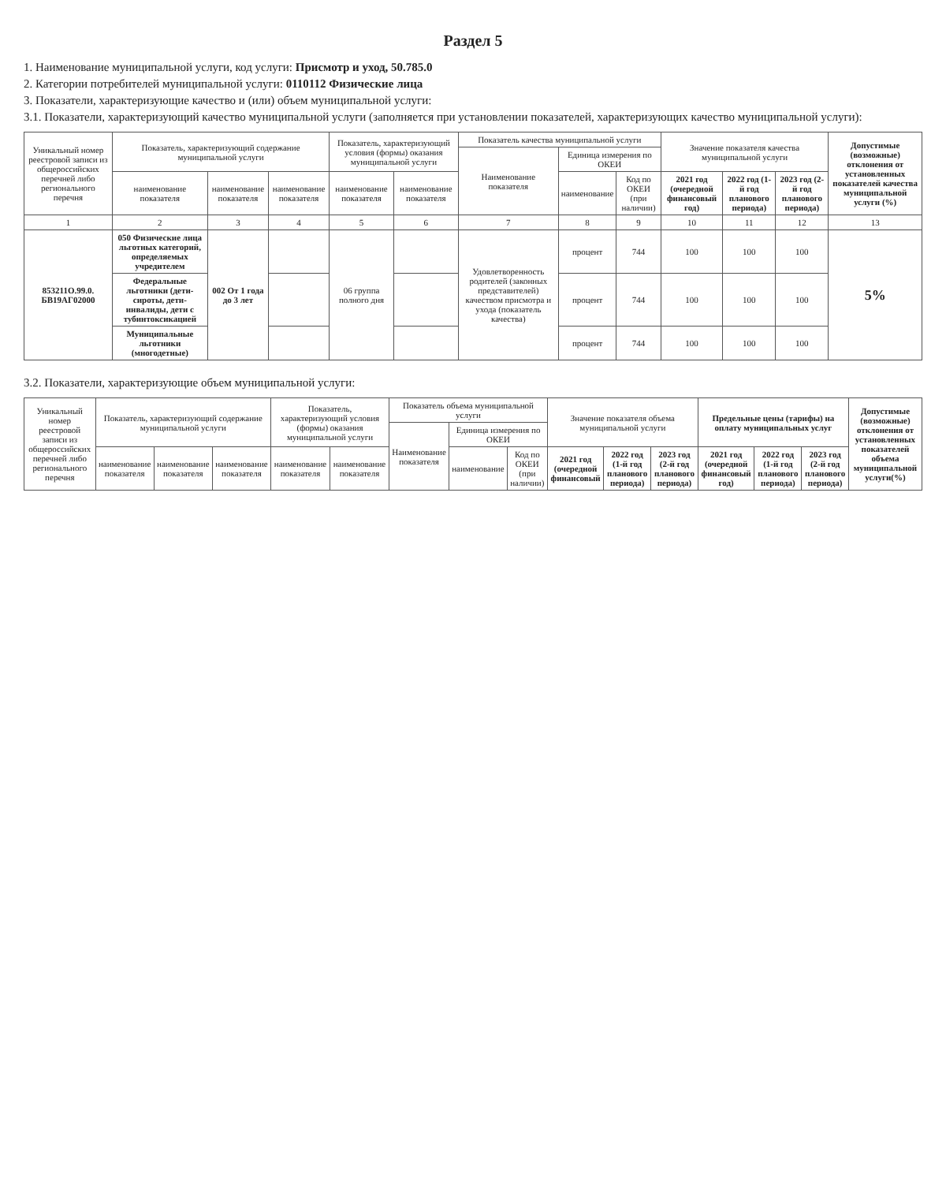Раздел 5
1. Наименование муниципальной услуги, код услуги: Присмотр и уход, 50.785.0
2. Категории потребителей муниципальной услуги: 0110112 Физические лица
3. Показатели, характеризующие качество и (или) объем муниципальной услуги:
3.1. Показатели, характеризующий качество муниципальной услуги (заполняется при установлении показателей, характеризующих качество муниципальной услуги):
| Уникальный номер реестровой записи из общероссийских перечней либо регионального перечня | Показатель, характеризующий содержание муниципальной услуги | | | Показатель, характеризующий условия (формы) оказания муниципальной услуги | | Показатель качества муниципальной услуги | | | Значение показателя качества муниципальной услуги | | | Допустимые (возможные) отклонения от установленных показателей качества муниципальной услуги (%) |
| --- | --- | --- | --- | --- | --- | --- | --- | --- | --- | --- | --- | --- |
| | | | | | | Наименование показателя | Единица измерения по ОКЕИ | | | | | |
| | наименование показателя | наименование показателя | наименование показателя | наименование показателя | наименование показателя | | наименование | Код по ОКЕИ (при наличии) | 2021 год (очередной финансовый год) | 2022 год (1-й год планового периода) | 2023 год (2-й год планового периода) | |
| 1 | 2 | 3 | 4 | 5 | 6 | 7 | 8 | 9 | 10 | 11 | 12 | 13 |
| 853211О.99.0. БВ19АГ02000 | 050 Физические лица льготных категорий, определяемых учредителем | 002 От 1 года до 3 лет | | 06 группа полного дня | | Удовлетворенность родителей (законных представителей) качеством присмотра и ухода (показатель качества) | процент | 744 | 100 | 100 | 100 | 5% |
| | Федеральные льготники (дети-сироты, дети-инвалиды, дети с тубинтоксикацией | | | | | | процент | 744 | 100 | 100 | 100 | |
| | Муниципальные льготники (многодетные) | | | | | | процент | 744 | 100 | 100 | 100 | |
3.2. Показатели, характеризующие объем муниципальной услуги:
| Уникальный номер реестровой записи из общероссийских перечней либо регионального перечня | Показатель, характеризующий содержание муниципальной услуги | | | Показатель, характеризующий условия (формы) оказания муниципальной услуги | | Показатель объема муниципальной услуги | | | Значение показателя объема муниципальной услуги | | | Предельные цены (тарифы) на оплату муниципальных услуг | | | Допустимые (возможные) отклонения от установленных показателей объема муниципальной услуги(%) |
| --- | --- | --- | --- | --- | --- | --- | --- | --- | --- | --- | --- | --- | --- | --- | --- |
| | | | | | | Наименование показателя | Единица измерения по ОКЕИ | | | | | | | | |
| | наименование показателя | наименование показателя | наименование показателя | наименование показателя | наименование показателя | | наименование | Код по ОКЕИ (при наличии) | 2021 год (очередной финансовый | 2022 год (1-й год планового периода) | 2023 год (2-й год планового периода) | 2021 год (очередной финансовый год) | 2022 год (1-й год планового периода) | 2023 год (2-й год планового периода) | |